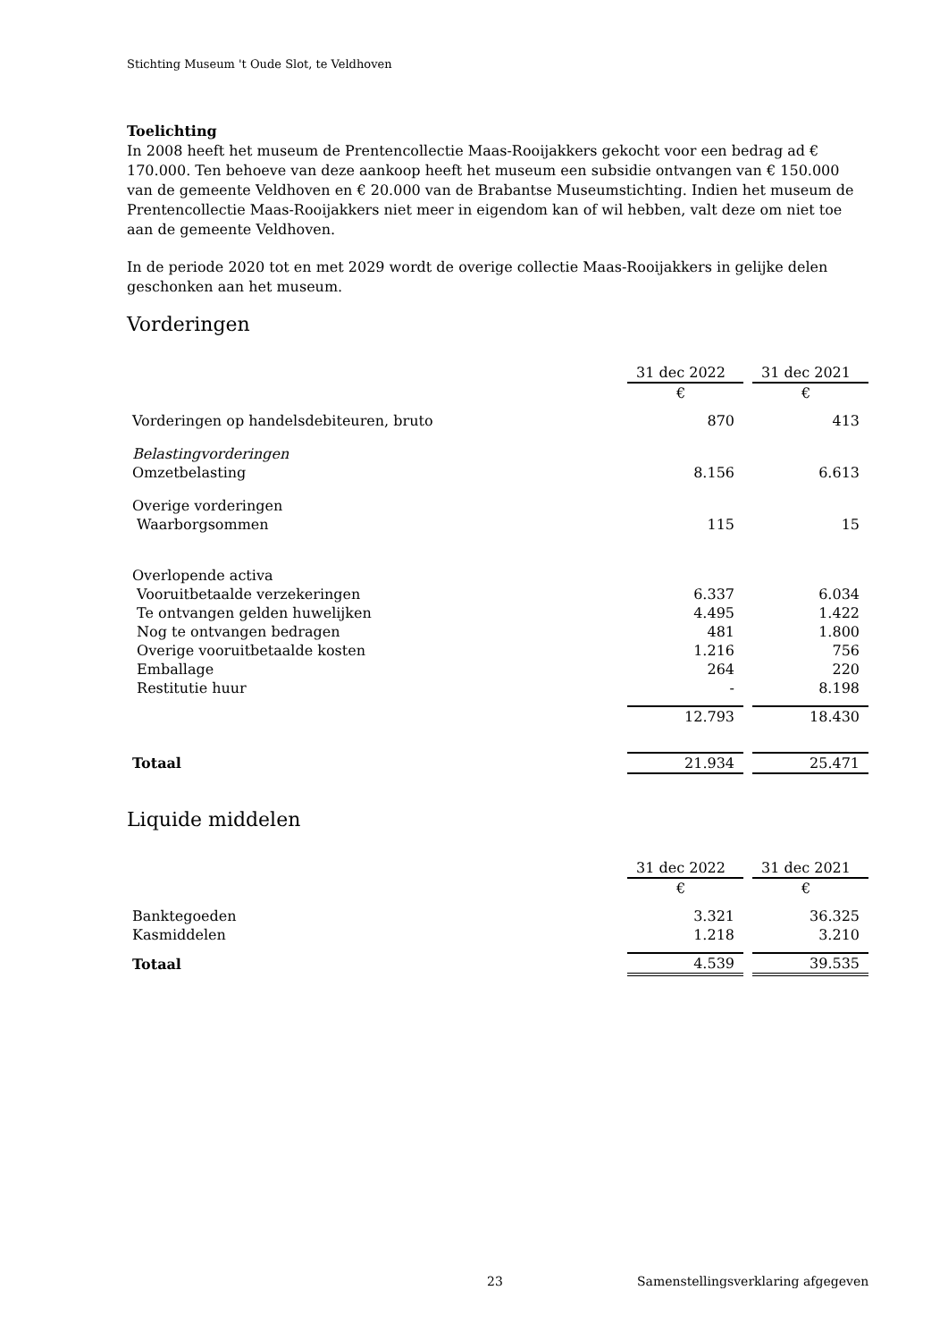Stichting Museum 't Oude Slot, te Veldhoven
Toelichting
In 2008 heeft het museum de Prentencollectie Maas-Rooijakkers gekocht voor een bedrag ad € 170.000. Ten behoeve van deze aankoop heeft het museum een subsidie ontvangen van € 150.000 van de gemeente Veldhoven en € 20.000 van de Brabantse Museumstichting. Indien het museum de Prentencollectie Maas-Rooijakkers niet meer in eigendom kan of wil hebben, valt deze om niet toe aan de gemeente Veldhoven.
In de periode 2020 tot en met 2029 wordt de overige collectie Maas-Rooijakkers in gelijke delen geschonken aan het museum.
Vorderingen
| | 31 dec 2022 | | 31 dec 2021 |
| | € | | € |
| Vorderingen op handelsdebiteuren, bruto | 870 | | 413 |
| Belastingvorderingen | | | |
| Omzetbelasting | 8.156 | | 6.613 |
| Overige vorderingen | | | |
| Waarborgsommen | 115 | | 15 |
| Overlopende activa | | | |
| Vooruitbetaalde verzekeringen | 6.337 | | 6.034 |
| Te ontvangen gelden huwelijken | 4.495 | | 1.422 |
| Nog te ontvangen bedragen | 481 | | 1.800 |
| Overige vooruitbetaalde kosten | 1.216 | | 756 |
| Emballage | 264 | | 220 |
| Restitutie huur | - | | 8.198 |
| | 12.793 | | 18.430 |
| Totaal | 21.934 | | 25.471 |
Liquide middelen
| | 31 dec 2022 | | 31 dec 2021 |
| | € | | € |
| Banktegoeden | 3.321 | | 36.325 |
| Kasmiddelen | 1.218 | | 3.210 |
| Totaal | 4.539 | | 39.535 |
23
Samenstellingsverklaring afgegeven